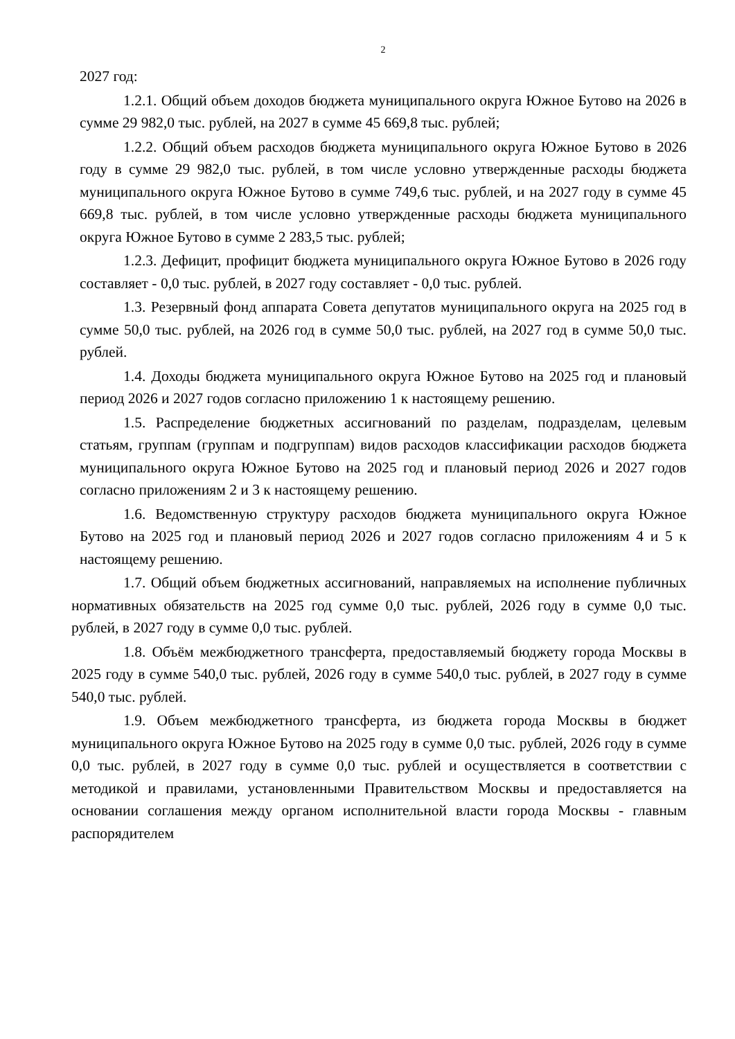2
2027 год:
1.2.1. Общий объем доходов бюджета муниципального округа Южное Бутово на 2026 в сумме 29 982,0 тыс. рублей, на 2027 в сумме 45 669,8 тыс. рублей;
1.2.2. Общий объем расходов бюджета муниципального округа Южное Бутово в 2026 году в сумме 29 982,0 тыс. рублей, в том числе условно утвержденные расходы бюджета муниципального округа Южное Бутово в сумме 749,6 тыс. рублей, и на 2027 году в сумме 45 669,8 тыс. рублей, в том числе условно утвержденные расходы бюджета муниципального округа Южное Бутово в сумме 2 283,5 тыс. рублей;
1.2.3. Дефицит, профицит бюджета муниципального округа Южное Бутово в 2026 году составляет - 0,0 тыс. рублей, в 2027 году составляет - 0,0 тыс. рублей.
1.3. Резервный фонд аппарата Совета депутатов муниципального округа на 2025 год в сумме 50,0 тыс. рублей, на 2026 год в сумме 50,0 тыс. рублей, на 2027 год в сумме 50,0 тыс. рублей.
1.4. Доходы бюджета муниципального округа Южное Бутово на 2025 год и плановый период 2026 и 2027 годов согласно приложению 1 к настоящему решению.
1.5. Распределение бюджетных ассигнований по разделам, подразделам, целевым статьям, группам (группам и подгруппам) видов расходов классификации расходов бюджета муниципального округа Южное Бутово на 2025 год и плановый период 2026 и 2027 годов согласно приложениям 2 и 3 к настоящему решению.
1.6. Ведомственную структуру расходов бюджета муниципального округа Южное Бутово на 2025 год и плановый период 2026 и 2027 годов согласно приложениям 4 и 5 к настоящему решению.
1.7. Общий объем бюджетных ассигнований, направляемых на исполнение публичных нормативных обязательств на 2025 год сумме 0,0 тыс. рублей, 2026 году в сумме 0,0 тыс. рублей, в 2027 году в сумме 0,0 тыс. рублей.
1.8. Объём межбюджетного трансферта, предоставляемый бюджету города Москвы в 2025 году в сумме 540,0 тыс. рублей, 2026 году в сумме 540,0 тыс. рублей, в 2027 году в сумме 540,0 тыс. рублей.
1.9. Объем межбюджетного трансферта, из бюджета города Москвы в бюджет муниципального округа Южное Бутово на 2025 году в сумме 0,0 тыс. рублей, 2026 году в сумме 0,0 тыс. рублей, в 2027 году в сумме 0,0 тыс. рублей и осуществляется в соответствии с методикой и правилами, установленными Правительством Москвы и предоставляется на основании соглашения между органом исполнительной власти города Москвы - главным распорядителем